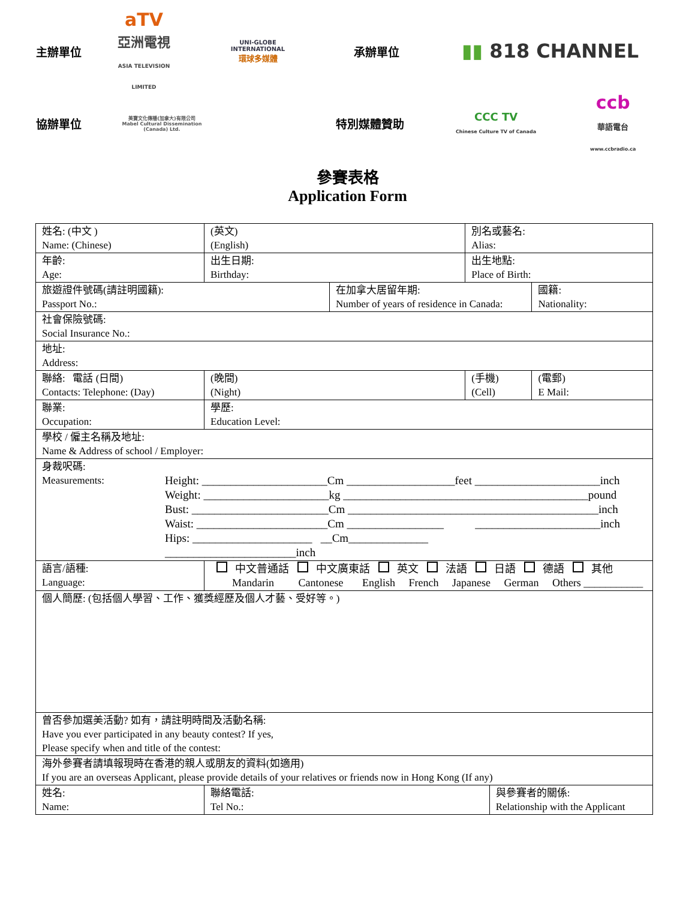主辦單位
aTV
亞洲電視
ASIA TELEVISION LIMITED
UNI-GLOBE
INTERNATIONAL
環球多媒體
承辦單位
▮▮ 818 CHANNEL
協辦單位
美寶文化傳播(加拿大)有限公司
Mabel Cultural Dissemination (Canada) Ltd.
特別媒體贊助
CCC TV
Chinese Culture TV of Canada
ccb
華語電台
www.ccbradio.ca
參賽表格
Application Form
| 姓名: (中文 ) Name: (Chinese) | (英文) (English) | | | 別名或藝名: Alias: | | |
| 年齡: Age: | 出生日期: Birthday: | | | 出生地點: Place of Birth: | | |
| 旅遊證件號碼(請註明國籍): Passport No.: | | | 在加拿大居留年期: Number of years of residence in Canada: | | | 國籍: Nationality: |
| 社會保險號碼: Social Insurance No.: | | | | | | |
| 地址: Address: | | | | | | |
| 聯絡: 電話 (日間) Contacts: Telephone: (Day) | | (晚間) (Night) | | (手機) (Cell) | | (電郵) E Mail: |
| 聯業: Occupation: | | 學歷: Education Level: | | | | |
| 學校 / 僱主名稱及地址: Name & Address of school / Employer: | | | | | | |
| 身裁呎碼: Measurements: Height: ______________________Cm ___________________feet ______________________inch Weight: ______________________kg ___________________________________________pound Bust: ________________________Cm ____________________________________________inch Waist: _______________________Cm _________________ ______________________inch Hips: _____________________ __Cm______________ _______________________inch | | | | | | |
| 語言/語種: Language: | 中文普通話 中文廣東話 英文 法語 日語 德語 其他 Mandarin Cantonese English French Japanese German Others ___________ | | | | | |
| 個人簡歷: (包括個人學習、工作、獲獎經歷及個人才藝、受好等。) | | | | | | |
| 曾否參加選美活動? 如有，請註明時間及活動名稱: Have you ever participated in any beauty contest? If yes, Please specify when and title of the contest: | | | | | | |
| 海外參賽者請填報現時在香港的親人或朋友的資料(如適用) If you are an overseas Applicant, please provide details of your relatives or friends now in Hong Kong (If any) | | | | | | |
| 姓名: Name: | | 聯絡電話: Tel No.: | | | 與參賽者的關係: Relationship with the Applicant | |